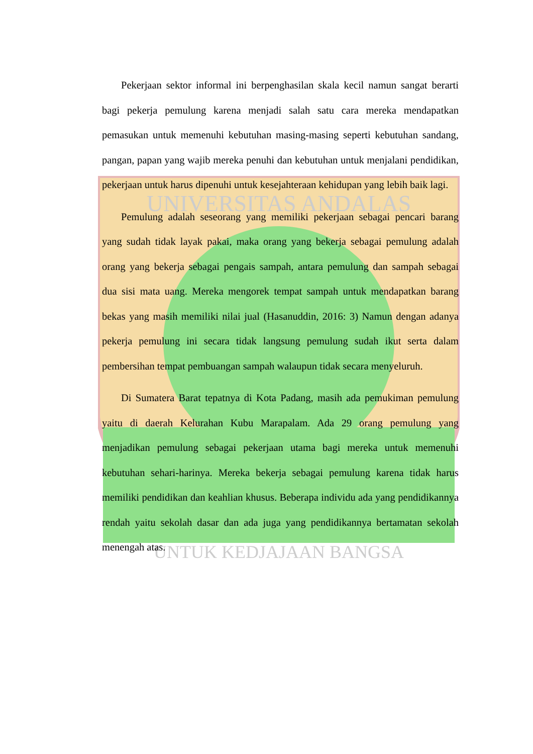UNIVERSITAS ANDALAS
UNTUK KEDJAJAAN BANGSA
Pekerjaan sektor informal ini berpenghasilan skala kecil namun sangat berarti bagi pekerja pemulung karena menjadi salah satu cara mereka mendapatkan pemasukan untuk memenuhi kebutuhan masing-masing seperti kebutuhan sandang, pangan, papan yang wajib mereka penuhi dan kebutuhan untuk menjalani pendidikan, pekerjaan untuk harus dipenuhi untuk kesejahteraan kehidupan yang lebih baik lagi.
Pemulung adalah seseorang yang memiliki pekerjaan sebagai pencari barang yang sudah tidak layak pakai, maka orang yang bekerja sebagai pemulung adalah orang yang bekerja sebagai pengais sampah, antara pemulung dan sampah sebagai dua sisi mata uang. Mereka mengorek tempat sampah untuk mendapatkan barang bekas yang masih memiliki nilai jual (Hasanuddin, 2016: 3) Namun dengan adanya pekerja pemulung ini secara tidak langsung pemulung sudah ikut serta dalam pembersihan tempat pembuangan sampah walaupun tidak secara menyeluruh.
Di Sumatera Barat tepatnya di Kota Padang, masih ada pemukiman pemulung yaitu di daerah Kelurahan Kubu Marapalam. Ada 29 orang pemulung yang menjadikan pemulung sebagai pekerjaan utama bagi mereka untuk memenuhi kebutuhan sehari-harinya. Mereka bekerja sebagai pemulung karena tidak harus memiliki pendidikan dan keahlian khusus. Beberapa individu ada yang pendidikannya rendah yaitu sekolah dasar dan ada juga yang pendidikannya bertamatan sekolah menengah atas.